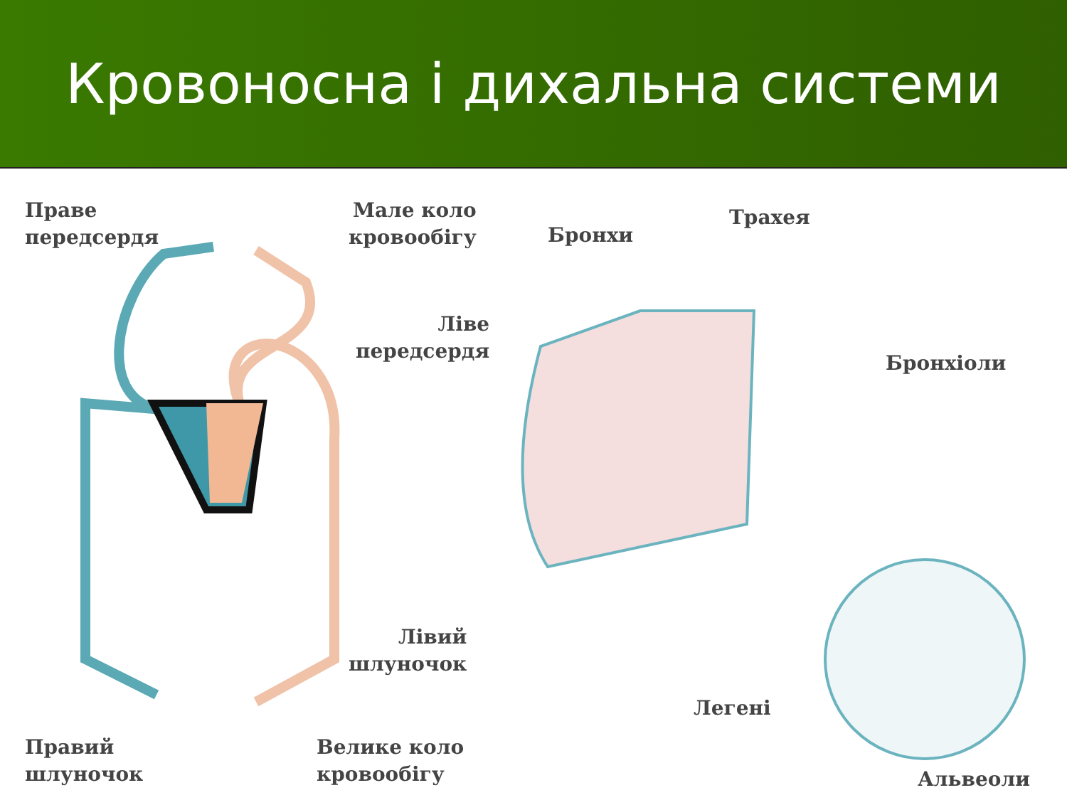Кровоносна і дихальна системи
Праве
передсердя
Мале коло
кровообігу
Ліве
передсердя
Лівий
шлуночок
Правий
шлуночок
Велике коло
кровообігу
Бронхи
Трахея
Бронхіоли
Легені
Альвеоли